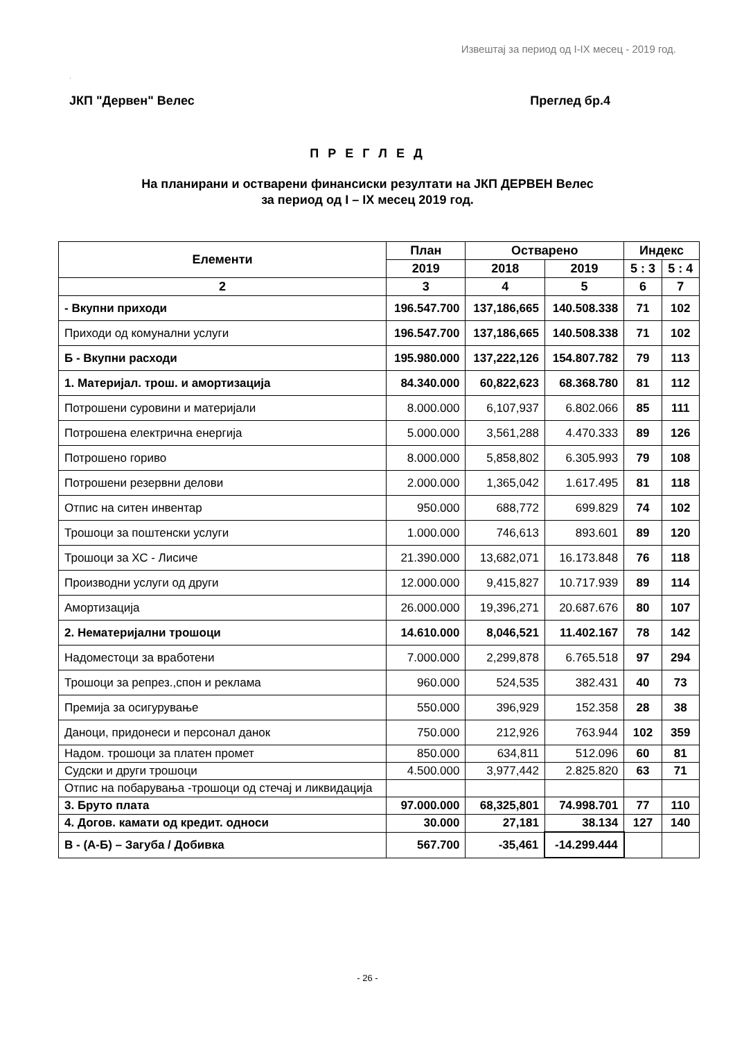Извештај за период од I-IX месец - 2019 год.
.
ЈКП "Дервен" Велес Преглед бр.4
П Р Е Г Л Е Д
На планирани и остварени финансиски резултати на ЈКП ДЕРВЕН Велес
за период од I – IX месец 2019 год.
| Елементи | План | Остварено | | Индекс | |
| --- | --- | --- | --- | --- | --- |
| | 2019 | 2018 | 2019 | 5 : 3 | 5 : 4 |
| 2 | 3 | 4 | 5 | 6 | 7 |
| - Вкупни приходи | 196.547.700 | 137,186,665 | 140.508.338 | 71 | 102 |
| Приходи од комунални услуги | 196.547.700 | 137,186,665 | 140.508.338 | 71 | 102 |
| Б - Вкупни расходи | 195.980.000 | 137,222,126 | 154.807.782 | 79 | 113 |
| 1. Материјал. трош. и амортизација | 84.340.000 | 60,822,623 | 68.368.780 | 81 | 112 |
| Потрошени суровини и материјали | 8.000.000 | 6,107,937 | 6.802.066 | 85 | 111 |
| Потрошена електрична енергија | 5.000.000 | 3,561,288 | 4.470.333 | 89 | 126 |
| Потрошено гориво | 8.000.000 | 5,858,802 | 6.305.993 | 79 | 108 |
| Потрошени резервни делови | 2.000.000 | 1,365,042 | 1.617.495 | 81 | 118 |
| Отпис на ситен инвентар | 950.000 | 688,772 | 699.829 | 74 | 102 |
| Трошоци за поштенски услуги | 1.000.000 | 746,613 | 893.601 | 89 | 120 |
| Трошоци за ХС - Лисиче | 21.390.000 | 13,682,071 | 16.173.848 | 76 | 118 |
| Производни услуги од други | 12.000.000 | 9,415,827 | 10.717.939 | 89 | 114 |
| Амортизација | 26.000.000 | 19,396,271 | 20.687.676 | 80 | 107 |
| 2. Нематеријални трошоци | 14.610.000 | 8,046,521 | 11.402.167 | 78 | 142 |
| Надоместоци за вработени | 7.000.000 | 2,299,878 | 6.765.518 | 97 | 294 |
| Трошоци за репрез.,спон и реклама | 960.000 | 524,535 | 382.431 | 40 | 73 |
| Премија за осигурување | 550.000 | 396,929 | 152.358 | 28 | 38 |
| Даноци, придонеси и персонал данок | 750.000 | 212,926 | 763.944 | 102 | 359 |
| Надом. трошоци за платен промет | 850.000 | 634,811 | 512.096 | 60 | 81 |
| Судски и други трошоци | 4.500.000 | 3,977,442 | 2.825.820 | 63 | 71 |
| Отпис на побарувања -трошоци од стечај и ликвидација | | | | | |
| 3. Бруто плата | 97.000.000 | 68,325,801 | 74.998.701 | 77 | 110 |
| 4. Догов. камати од кредит. односи | 30.000 | 27,181 | 38.134 | 127 | 140 |
| В - (А-Б) – Загуба / Добивка | 567.700 | -35,461 | -14.299.444 | | |
- 26 -